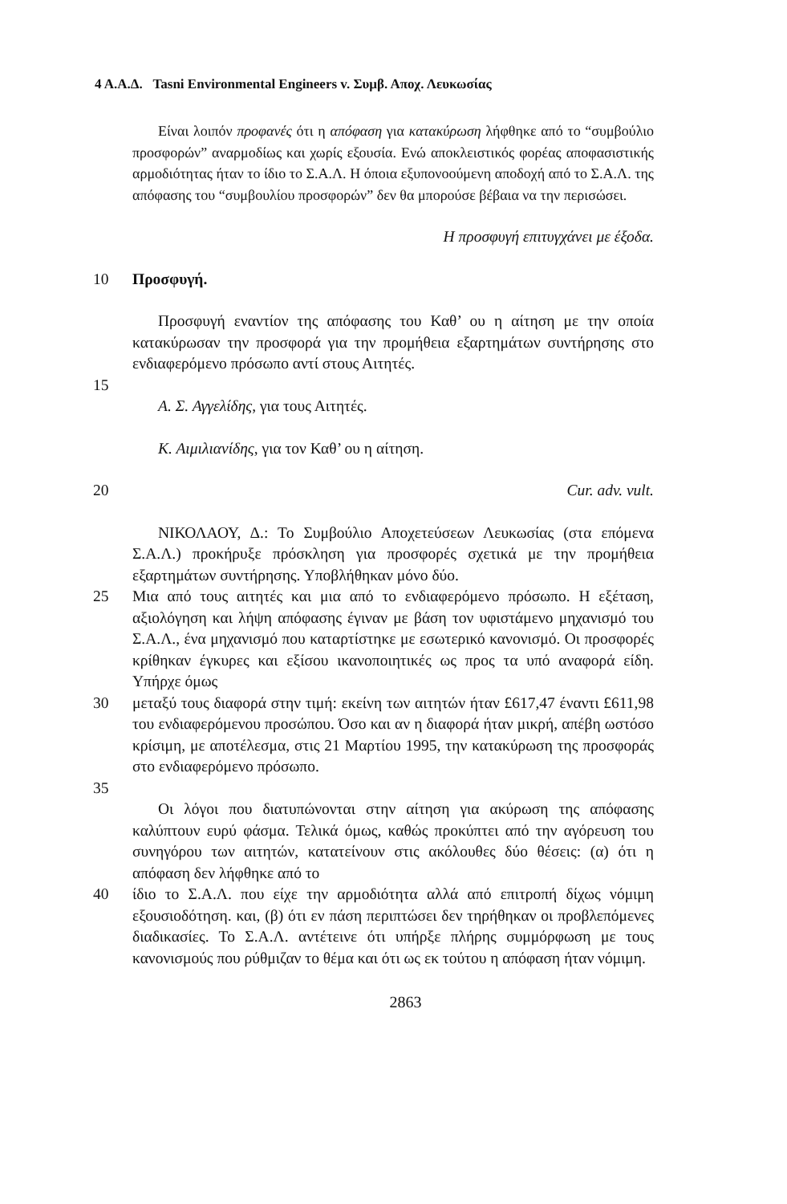4 Α.Α.Δ. Tasni Environmental Engineers v. Συμβ. Αποχ. Λευκωσίας
Είναι λοιπόν προφανές ότι η απόφαση για κατακύρωση λήφθηκε από το “συμβούλιο προσφορών” αναρμοδίως και χωρίς εξουσία. Ενώ αποκλειστικός φορέας αποφασιστικής αρμοδιότητας ήταν το ίδιο το Σ.Α.Λ. Η όποια εξυπονοούμενη αποδοχή από το Σ.Α.Λ. της απόφασης του “συμβουλίου προσφορών” δεν θα μπορούσε βέβαια να την περισώσει.
Η προσφυγή επιτυγχάνει με έξοδα.
10 Προσφυγή.
Προσφυγή εναντίον της απόφασης του Καθ’ ου η αίτηση με την οποία κατακύρωσαν την προσφορά για την προμήθεια εξαρτημάτων συντήρησης στο ενδιαφερόμενο πρόσωπο αντί στους Αιτητές.
15
Α. Σ. Αγγελίδης, για τους Αιτητές.
Κ. Αιμιλιανίδης, για τον Καθ’ ου η αίτηση.
20 Cur. adv. vult.
ΝΙΚΟΛΑΟΥ, Δ.: Το Συμβούλιο Αποχετεύσεων Λευκωσίας (στα επόμενα Σ.Α.Λ.) προκήρυξε πρόσκληση για προσφορές σχετικά με την προμήθεια εξαρτημάτων συντήρησης. Υποβλήθηκαν μόνο δύο.
25 Μια από τους αιτητές και μια από το ενδιαφερόμενο πρόσωπο. Η εξέταση, αξιολόγηση και λήψη απόφασης έγιναν με βάση τον υφιστάμενο μηχανισμό του Σ.Α.Λ., ένα μηχανισμό που καταρτίστηκε με εσωτερικό κανονισμό. Οι προσφορές κρίθηκαν έγκυρες και εξίσου ικανοποιητικές ως προς τα υπό αναφορά είδη. Υπήρχε όμως
30 μεταξύ τους διαφορά στην τιμή: εκείνη των αιτητών ήταν £617,47 έναντι £611,98 του ενδιαφερόμενου προσώπου. Όσο και αν η διαφορά ήταν μικρή, απέβη ωστόσο κρίσιμη, με αποτέλεσμα, στις 21 Μαρτίου 1995, την κατακύρωση της προσφοράς στο ενδιαφερόμενο πρόσωπο.
35
Οι λόγοι που διατυπώνονται στην αίτηση για ακύρωση της απόφασης καλύπτουν ευρύ φάσμα. Τελικά όμως, καθώς προκύπτει από την αγόρευση του συνηγόρου των αιτητών, κατατείνουν στις ακόλουθες δύο θέσεις: (α) ότι η απόφαση δεν λήφθηκε από το
40 ίδιο το Σ.Α.Λ. που είχε την αρμοδιότητα αλλά από επιτροπή δίχως νόμιμη εξουσιοδότηση. και, (β) ότι εν πάση περιπτώσει δεν τηρήθηκαν οι προβλεπόμενες διαδικασίες. Το Σ.Α.Λ. αντέτεινε ότι υπήρξε πλήρης συμμόρφωση με τους κανονισμούς που ρύθμιζαν το θέμα και ότι ως εκ τούτου η απόφαση ήταν νόμιμη.
2863